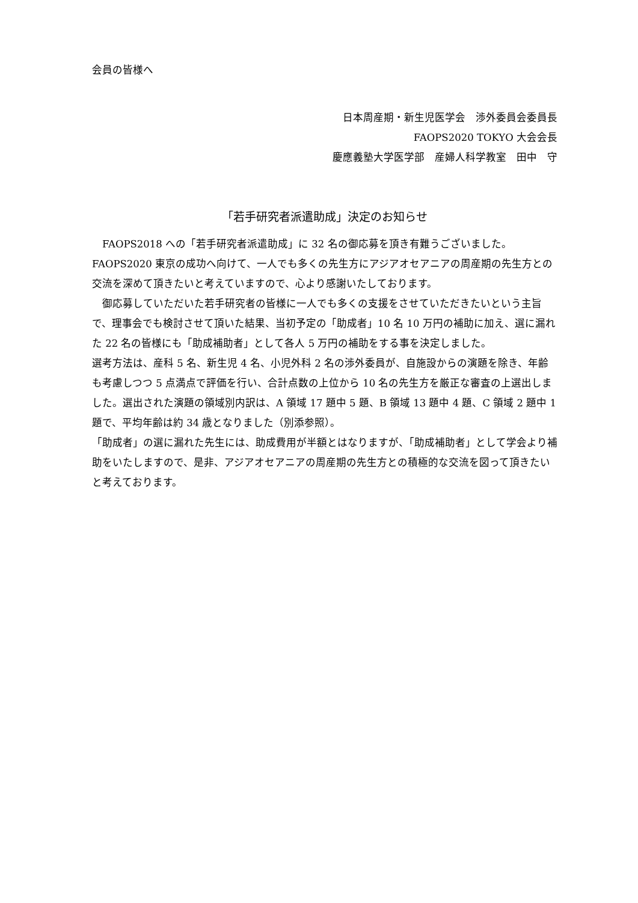会員の皆様へ
日本周産期・新生児医学会　渉外委員会委員長
FAOPS2020 TOKYO 大会会長
慶應義塾大学医学部　産婦人科学教室　田中　守
「若手研究者派遣助成」決定のお知らせ
　FAOPS2018 への「若手研究者派遣助成」に 32 名の御応募を頂き有難うございました。FAOPS2020 東京の成功へ向けて、一人でも多くの先生方にアジアオセアニアの周産期の先生方との交流を深めて頂きたいと考えていますので、心より感謝いたしております。
　御応募していただいた若手研究者の皆様に一人でも多くの支援をさせていただきたいという主旨で、理事会でも検討させて頂いた結果、当初予定の「助成者」10 名 10 万円の補助に加え、選に漏れた 22 名の皆様にも「助成補助者」として各人 5 万円の補助をする事を決定しました。
選考方法は、産科 5 名、新生児 4 名、小児外科 2 名の渉外委員が、自施設からの演題を除き、年齢も考慮しつつ 5 点満点で評価を行い、合計点数の上位から 10 名の先生方を厳正な審査の上選出しました。選出された演題の領域別内訳は、A 領域 17 題中 5 題、B 領域 13 題中 4 題、C 領域 2 題中 1 題で、平均年齢は約 34 歳となりました（別添参照）。
「助成者」の選に漏れた先生には、助成費用が半額とはなりますが、「助成補助者」として学会より補助をいたしますので、是非、アジアオセアニアの周産期の先生方との積極的な交流を図って頂きたいと考えております。